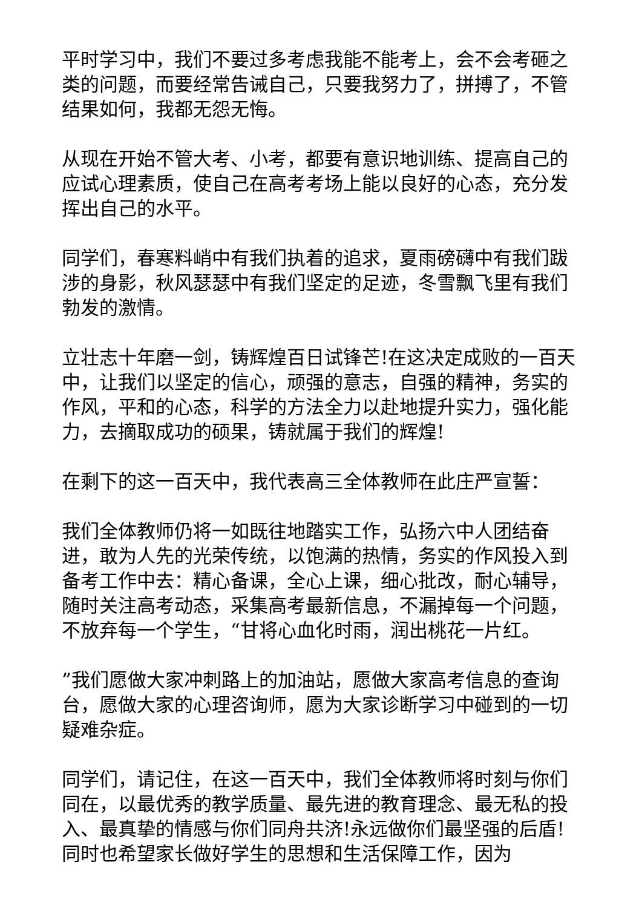平时学习中，我们不要过多考虑我能不能考上，会不会考砸之类的问题，而要经常告诫自己，只要我努力了，拼搏了，不管结果如何，我都无怨无悔。
从现在开始不管大考、小考，都要有意识地训练、提高自己的应试心理素质，使自己在高考考场上能以良好的心态，充分发挥出自己的水平。
同学们，春寒料峭中有我们执着的追求，夏雨磅礴中有我们跋涉的身影，秋风瑟瑟中有我们坚定的足迹，冬雪飘飞里有我们勃发的激情。
立壮志十年磨一剑，铸辉煌百日试锋芒!在这决定成败的一百天中，让我们以坚定的信心，顽强的意志，自强的精神，务实的作风，平和的心态，科学的方法全力以赴地提升实力，强化能力，去摘取成功的硕果，铸就属于我们的辉煌!
在剩下的这一百天中，我代表高三全体教师在此庄严宣誓：
我们全体教师仍将一如既往地踏实工作，弘扬六中人团结奋进，敢为人先的光荣传统，以饱满的热情，务实的作风投入到备考工作中去：精心备课，全心上课，细心批改，耐心辅导，随时关注高考动态，采集高考最新信息，不漏掉每一个问题，不放弃每一个学生，“甘将心血化时雨，润出桃花一片红。
”我们愿做大家冲刺路上的加油站，愿做大家高考信息的查询台，愿做大家的心理咨询师，愿为大家诊断学习中碰到的一切疑难杂症。
同学们，请记住，在这一百天中，我们全体教师将时刻与你们同在，以最优秀的教学质量、最先进的教育理念、最无私的投入、最真挚的情感与你们同舟共济!永远做你们最坚强的后盾!同时也希望家长做好学生的思想和生活保障工作，因为